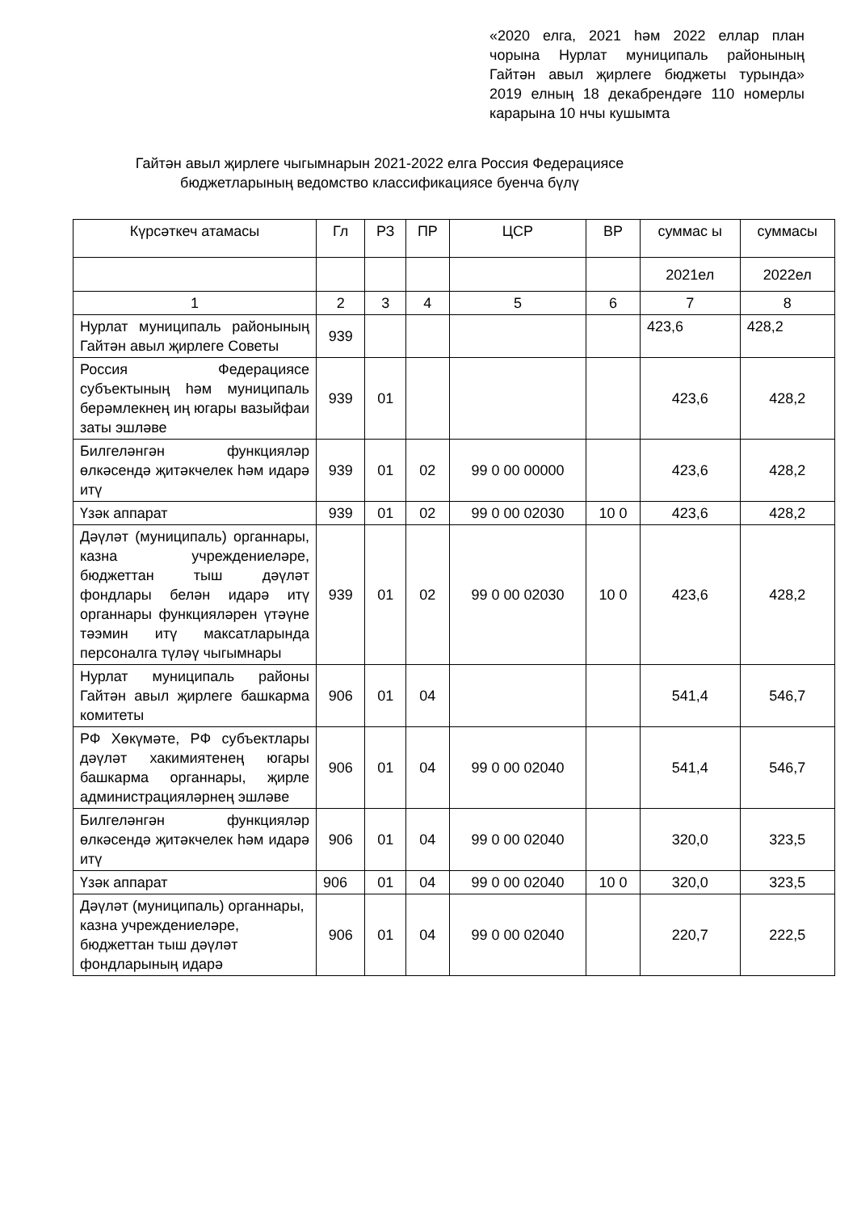«2020 елга, 2021 һәм 2022 еллар план чорына Нурлат муниципаль районының Гайтән авыл җирлеге бюджеты турында» 2019 елның 18 декабрендәге 110 номерлы карарына 10 нчы кушымта
Гайтән авыл җирлеге чыгымнарын 2021-2022 елга Россия Федерациясе бюджетларының ведомство классификациясе буенча бүлү
| Күрсәткеч атамасы | Гл | РЗ | ПР | ЦСР | ВР | суммас ы | суммасы |
| --- | --- | --- | --- | --- | --- | --- | --- |
| | | | | | | 2021ел | 2022ел |
| 1 | 2 | 3 | 4 | 5 | 6 | 7 | 8 |
| Нурлат муниципаль районының Гайтән авыл җирлеге Советы | 939 | | | | | 423,6 | 428,2 |
| Россия Федерациясе субъектының һәм муниципаль берәмлекнең иң югары вазыйфаи заты эшләве | 939 | 01 | | | | 423,6 | 428,2 |
| Билгеләнгән функцияләр өлкәсендә җитәкчелек һәм идарә итү | 939 | 01 | 02 | 99 0 00 00000 | | 423,6 | 428,2 |
| Үзәк аппарат | 939 | 01 | 02 | 99 0 00 02030 | 10 0 | 423,6 | 428,2 |
| Дәүләт (муниципаль) органнары, казна учреждениеләре, бюджеттан тыш дәүләт фондлары белән идарә итү органнары функцияләрен үтәүне тәэмин итү максатларында персоналга түләү чыгымнары | 939 | 01 | 02 | 99 0 00 02030 | 10 0 | 423,6 | 428,2 |
| Нурлат муниципаль районы Гайтән авыл җирлеге башкарма комитеты | 906 | 01 | 04 | | | 541,4 | 546,7 |
| РФ Хөкүмәте, РФ субъектлары дәүләт хакимиятенең югары башкарма органнары, җирле администрацияләрнең эшләве | 906 | 01 | 04 | 99 0 00 02040 | | 541,4 | 546,7 |
| Билгеләнгән функцияләр өлкәсендә җитәкчелек һәм идарә итү | 906 | 01 | 04 | 99 0 00 02040 | | 320,0 | 323,5 |
| Үзәк аппарат | 906 | 01 | 04 | 99 0 00 02040 | 10 0 | 320,0 | 323,5 |
| Дәүләт (муниципаль) органнары, казна учреждениеләре, бюджеттан тыш дәүләт фондларының идарә | 906 | 01 | 04 | 99 0 00 02040 | | 220,7 | 222,5 |